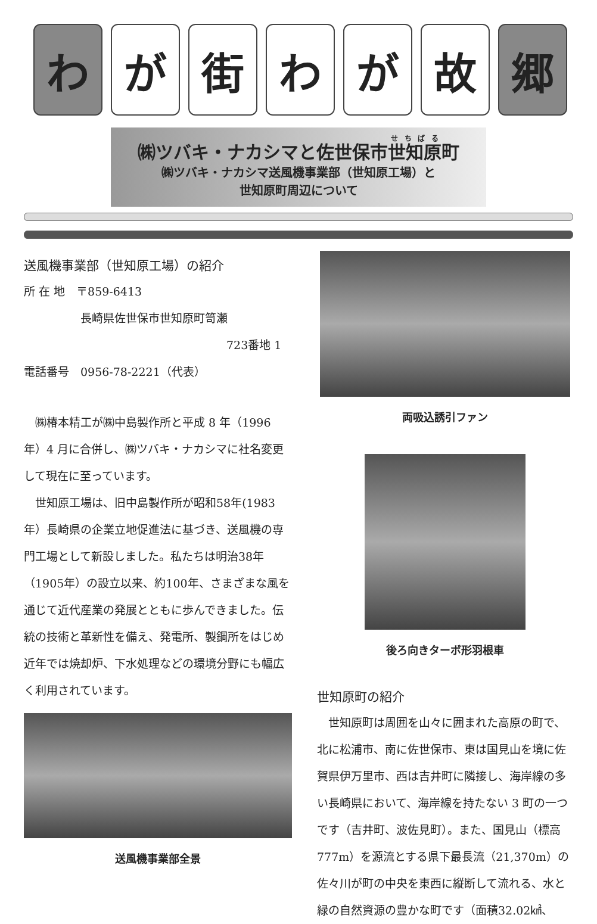わ が 街 わ が 故 郷
㈱ツバキ・ナカシマと佐世保市世知原町
㈱ツバキ・ナカシマ送風機事業部（世知原工場）と
世知原町周辺について
送風機事業部（世知原工場）の紹介
所 在 地　〒859-6413
　　　　　長崎県佐世保市世知原町笥瀬
723番地 1
電話番号　0956-78-2221（代表）
　㈱椿本精工が㈱中島製作所と平成 8 年（1996年）4 月に合併し、㈱ツバキ・ナカシマに社名変更して現在に至っています。
　世知原工場は、旧中島製作所が昭和58年(1983年）長崎県の企業立地促進法に基づき、送風機の専門工場として新設しました。私たちは明治38年（1905年）の設立以来、約100年、さまざまな風を通じて近代産業の発展とともに歩んできました。伝統の技術と革新性を備え、発電所、製鋼所をはじめ近年では焼却炉、下水処理などの環境分野にも幅広く利用されています。
送風機事業部全景
両吸込誘引ファン
後ろ向きターボ形羽根車
世知原町の紹介
　世知原町は周囲を山々に囲まれた高原の町で、北に松浦市、南に佐世保市、東は国見山を境に佐賀県伊万里市、西は吉井町に隣接し、海岸線の多い長崎県において、海岸線を持たない 3 町の一つです（吉井町、波佐見町）。また、国見山（標高777m）を源流とする県下最長流（21,370m）の佐々川が町の中央を東西に縦断して流れる、水と緑の自然資源の豊かな町です（面積32.02㎢、